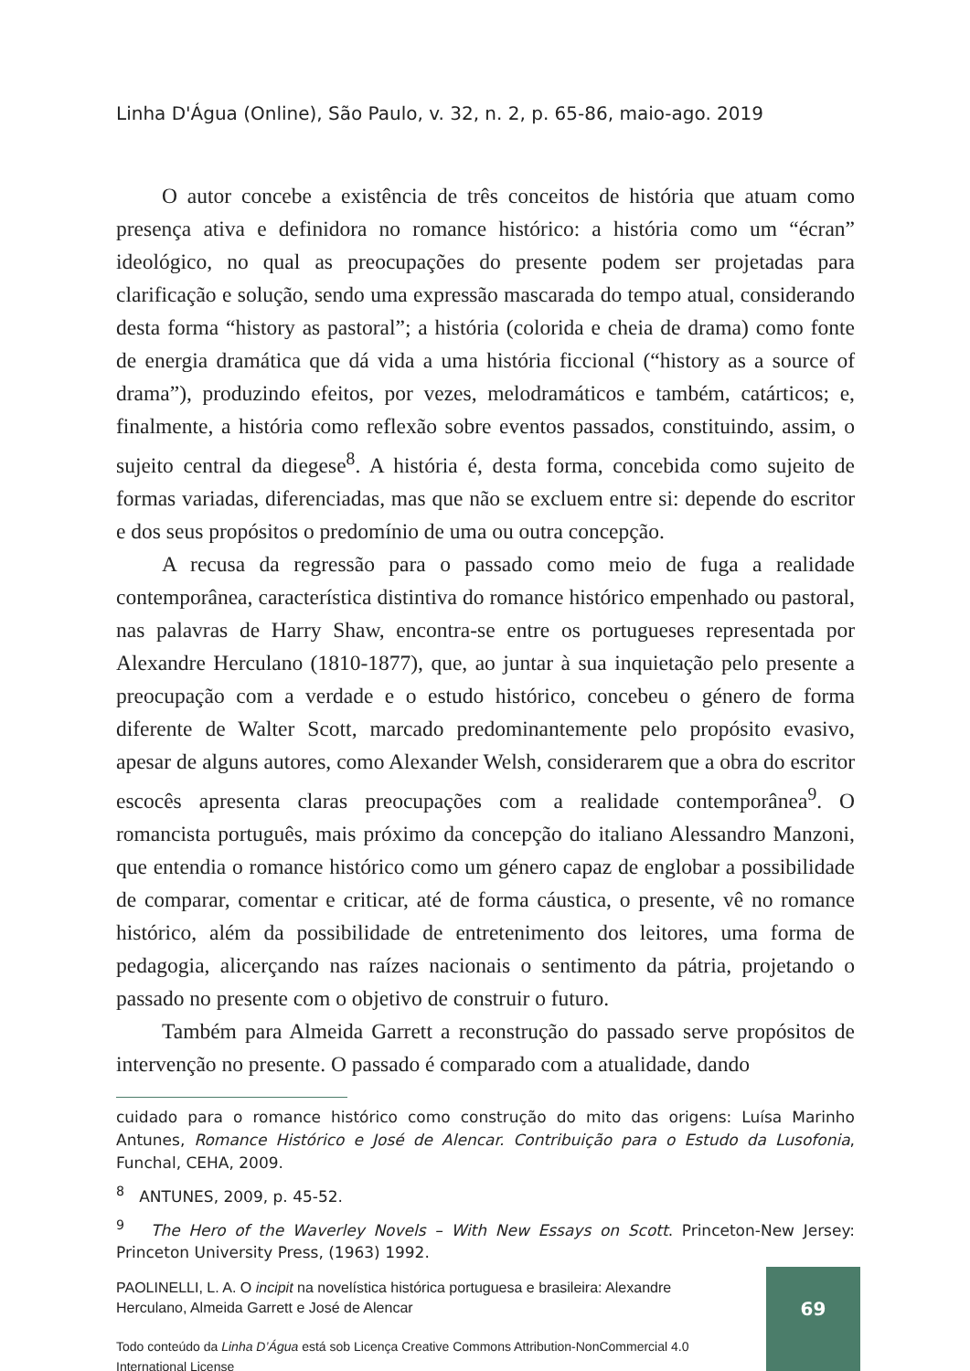Linha D'Água (Online), São Paulo, v. 32, n. 2, p. 65-86, maio-ago. 2019
O autor concebe a existência de três conceitos de história que atuam como presença ativa e definidora no romance histórico: a história como um “écran” ideológico, no qual as preocupações do presente podem ser projetadas para clarificação e solução, sendo uma expressão mascarada do tempo atual, considerando desta forma “history as pastoral”; a história (colorida e cheia de drama) como fonte de energia dramática que dá vida a uma história ficcional (“history as a source of drama”), produzindo efeitos, por vezes, melodramáticos e também, catárticos; e, finalmente, a história como reflexão sobre eventos passados, constituindo, assim, o sujeito central da diegese<sup>8</sup>. A história é, desta forma, concebida como sujeito de formas variadas, diferenciadas, mas que não se excluem entre si: depende do escritor e dos seus propósitos o predomínio de uma ou outra concepção.
A recusa da regressão para o passado como meio de fuga a realidade contemporânea, característica distintiva do romance histórico empenhado ou pastoral, nas palavras de Harry Shaw, encontra-se entre os portugueses representada por Alexandre Herculano (1810-1877), que, ao juntar à sua inquietação pelo presente a preocupação com a verdade e o estudo histórico, concebeu o género de forma diferente de Walter Scott, marcado predominantemente pelo propósito evasivo, apesar de alguns autores, como Alexander Welsh, considerarem que a obra do escritor escocês apresenta claras preocupações com a realidade contemporânea<sup>9</sup>. O romancista português, mais próximo da concepção do italiano Alessandro Manzoni, que entendia o romance histórico como um género capaz de englobar a possibilidade de comparar, comentar e criticar, até de forma cáustica, o presente, vê no romance histórico, além da possibilidade de entretenimento dos leitores, uma forma de pedagogia, alicerçando nas raízes nacionais o sentimento da pátria, projetando o passado no presente com o objetivo de construir o futuro.
Também para Almeida Garrett a reconstrução do passado serve propósitos de intervenção no presente. O passado é comparado com a atualidade, dando
cuidado para o romance histórico como construção do mito das origens: Luísa Marinho Antunes, Romance Histórico e José de Alencar. Contribuição para o Estudo da Lusofonia, Funchal, CEHA, 2009.
<sup>8</sup> ANTUNES, 2009, p. 45-52.
<sup>9</sup> The Hero of the Waverley Novels – With New Essays on Scott. Princeton-New Jersey: Princeton University Press, (1963) 1992.
PAOLINELLI, L. A. O incipit na novelística histórica portuguesa e brasileira: Alexandre Herculano, Almeida Garrett e José de Alencar
Todo conteúdo da Linha D’Água está sob Licença Creative Commons Attribution-NonCommercial 4.0 International License
69